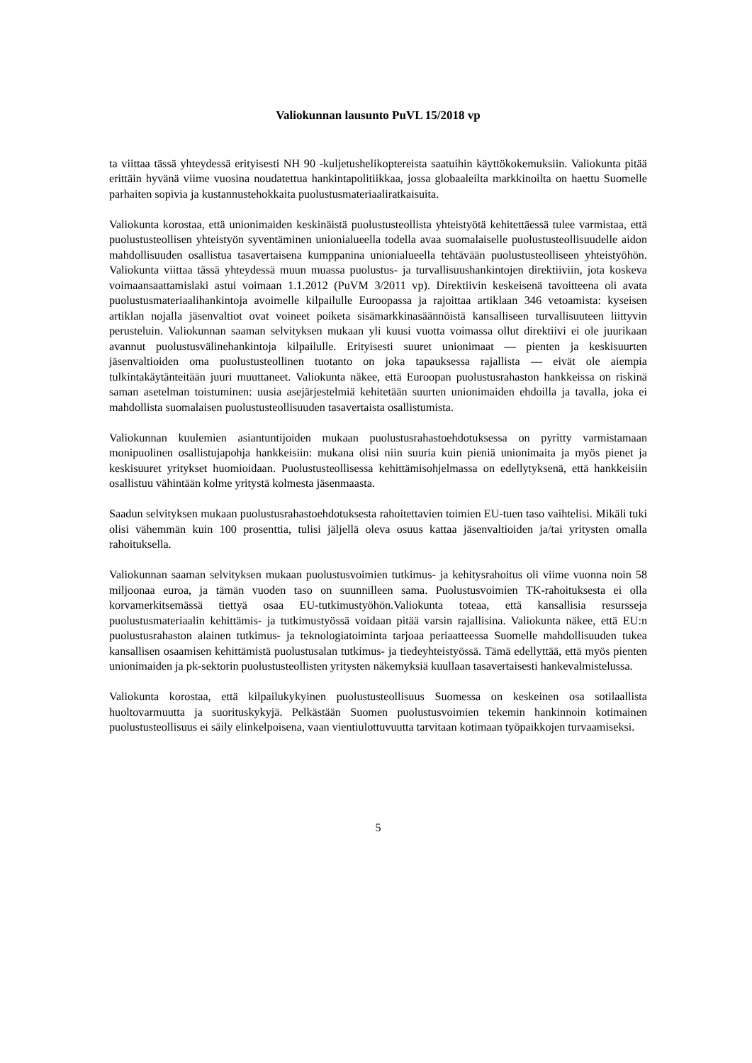Valiokunnan lausunto PuVL 15/2018 vp
ta viittaa tässä yhteydessä erityisesti NH 90 -kuljetushelikoptereista saatuihin käyttökokemuksiin. Valiokunta pitää erittäin hyvänä viime vuosina noudatettua hankintapolitiikkaa, jossa globaaleilta markkinoilta on haettu Suomelle parhaiten sopivia ja kustannustehokkaita puolustusmateriaaliratkaisuita.
Valiokunta korostaa, että unionimaiden keskinäistä puolustusteollista yhteistyötä kehitettäessä tulee varmistaa, että puolustusteollisen yhteistyön syventäminen unionialueella todella avaa suomalaiselle puolustusteollisuudelle aidon mahdollisuuden osallistua tasavertaisena kumppanina unionialueella tehtävään puolustusteolliseen yhteistyöhön. Valiokunta viittaa tässä yhteydessä muun muassa puolustus- ja turvallisuushankintojen direktiiviin, jota koskeva voimaansaattamislaki astui voimaan 1.1.2012 (PuVM 3/2011 vp). Direktiivin keskeisenä tavoitteena oli avata puolustusmateriaalihankintoja avoimelle kilpailulle Euroopassa ja rajoittaa artiklaan 346 vetoamista: kyseisen artiklan nojalla jäsenvaltiot ovat voineet poiketa sisämarkkinasäännöistä kansalliseen turvallisuuteen liittyvin perusteluin. Valiokunnan saaman selvityksen mukaan yli kuusi vuotta voimassa ollut direktiivi ei ole juurikaan avannut puolustusvälinehankintoja kilpailulle. Erityisesti suuret unionimaat — pienten ja keskisuurten jäsenvaltioiden oma puolustusteollinen tuotanto on joka tapauksessa rajallista — eivät ole aiempia tulkintakäytänteitään juuri muuttaneet. Valiokunta näkee, että Euroopan puolustusrahaston hankkeissa on riskinä saman asetelman toistuminen: uusia asejärjestelmiä kehitetään suurten unionimaiden ehdoilla ja tavalla, joka ei mahdollista suomalaisen puolustusteollisuuden tasavertaista osallistumista.
Valiokunnan kuulemien asiantuntijoiden mukaan puolustusrahastoehdotuksessa on pyritty varmistamaan monipuolinen osallistujapohja hankkeisiin: mukana olisi niin suuria kuin pieniä unionimaita ja myös pienet ja keskisuuret yritykset huomioidaan. Puolustusteollisessa kehittämisohjelmassa on edellytyksenä, että hankkeisiin osallistuu vähintään kolme yritystä kolmesta jäsenmaasta.
Saadun selvityksen mukaan puolustusrahastoehdotuksesta rahoitettavien toimien EU-tuen taso vaihtelisi. Mikäli tuki olisi vähemmän kuin 100 prosenttia, tulisi jäljellä oleva osuus kattaa jäsenvaltioiden ja/tai yritysten omalla rahoituksella.
Valiokunnan saaman selvityksen mukaan puolustusvoimien tutkimus- ja kehitysrahoitus oli viime vuonna noin 58 miljoonaa euroa, ja tämän vuoden taso on suunnilleen sama. Puolustusvoimien TK-rahoituksesta ei olla korvamerkitsemässä tiettyä osaa EU-tutkimustyöhön.Valiokunta toteaa, että kansallisia resursseja puolustusmateriaalin kehittämis- ja tutkimustyössä voidaan pitää varsin rajallisina. Valiokunta näkee, että EU:n puolustusrahaston alainen tutkimus- ja teknologiatoiminta tarjoaa periaatteessa Suomelle mahdollisuuden tukea kansallisen osaamisen kehittämistä puolustusalan tutkimus- ja tiedeyhteistyössä. Tämä edellyttää, että myös pienten unionimaiden ja pk-sektorin puolustusteollisten yritysten näkemyksiä kuullaan tasavertaisesti hankevalmistelussa.
Valiokunta korostaa, että kilpailukykyinen puolustusteollisuus Suomessa on keskeinen osa sotilaallista huoltovarmuutta ja suorituskykyjä. Pelkästään Suomen puolustusvoimien tekemin hankinnoin kotimainen puolustusteollisuus ei säily elinkelpoisena, vaan vientiulottuvuutta tarvitaan kotimaan työpaikkojen turvaamiseksi.
5